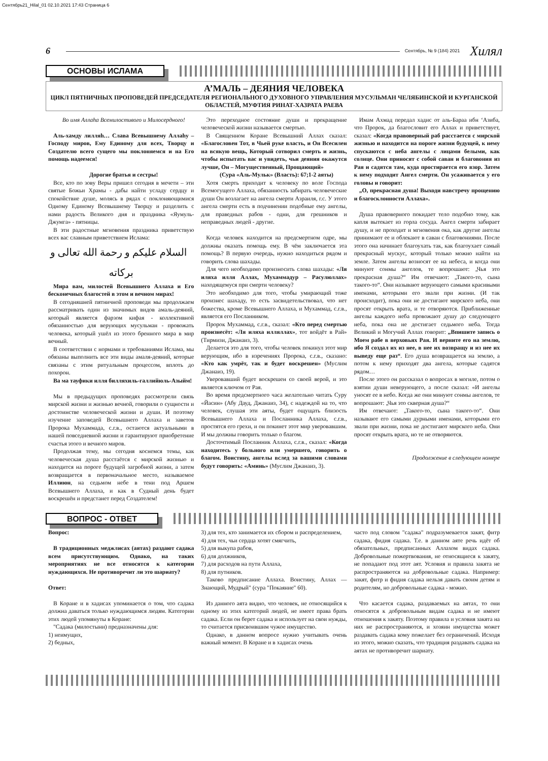Сентябрь21_Hilal_01 02.10.2021 17:43 Страница 6
6 Сентябрь, № 9 (184) 2021 Хилял
ОСНОВЫ ИСЛАМА
А’МАЛЬ – ДЕЯНИЯ ЧЕЛОВЕКА
ЦИКЛ ПЯТНИЧНЫХ ПРОПОВЕДЕЙ ПРЕДСЕДАТЕЛЯ РЕГИОНАЛЬНОГО ДУХОВНОГО УПРАВЛЕНИЯ МУСУЛЬМАН ЧЕЛЯБИНСКОЙ И КУРГАНСКОЙ ОБЛАСТЕЙ, МУФТИЯ РИНАТ-ХАЗРАТА РАЕВА
Во имя Аллаhа Всемилостивого и Милосердного!
Аль-хамду лилляh… Слава Всевышнему Аллаhу – Господу миров, Ему Единому для всех, Творцу и Создателю всего сущего мы поклоняемся и на Его помощь надеемся!
Дорогие братья и сестры!
Все, кто по зову Веры пришел сегодня в мечети – эти святые Божьи Храмы - дабы найти усладу сердцу и спокойствие душе, молясь в рядах с поклоняющимися Одному Единому Всевышнему Творцу и разделить с нами радость Великого дня и праздника «Яумуль-Джумга» - пятницы.
В эти радостные мгновения праздника приветствую всех вас славным приветствием Ислама:
السلام عليكم و رحمة الله تعالى و بركاته
Мира вам, милостей Всевышнего Аллаха и Его бесконечных благостей в этом и вечном мирах!
В сегодняшней пятничной проповеди мы продолжаем рассматривать один из значимых видов амаль-деяний, который является фарзом кифая - коллективной обязанностью для верующих мусульман - провожать человека, который ушёл из этого бренного мира в мир вечный.
В соответствии с нормами и требованиями Ислама, мы обязаны выполнить все эти виды амаля-деяний, которые связаны с этим ритуальным процессом, вплоть до похорон.
Ва ма тауфики илля билляхиль-галлийюль-Азыйм!
Мы в предыдущих проповедях рассмотрели связь мирской жизни и жизнью вечной, говорили о сущности и достоинстве человеческой жизни и души. И поэтому изучение заповедей Всевышнего Аллаха и заветов Пророка Мухаммада, с.г.в., остаются актуальными в нашей повседневной жизни и гарантируют приобретение счастья этого и вечного миров.
Продолжая тему, мы сегодня коснемся темы, как человеческая душа расстаётся с мирской жизнью и находится на пороге будущей загробной жизни, а затем возвращается в первоначальное место, называемое Иллиюн, на седьмом небе в тени под Аршем Всевышнего Аллаха, и как в Судный день будет воскрешён и предстанет перед Создателем!
Это переходное состояние души и прекращение человеческой жизни называется смертью.
В Священном Коране Всевышний Аллах сказал: «Благословен Тот, в Чьей руке власть, и Он Всесилен на всякую вещь, Который сотворил смерть и жизнь, чтобы испытать вас и увидеть, чьи деяния окажутся лучше, Он – Могущественный, Прощающий»
(Сура «Аль-Мульк» (Власть): 67;1-2 аяты)
Хотя смерть приходит к человеку по воле Господа Всемогущего Аллаха, обязанность забирать человеческие души Он возлагает на ангела смерти Азраиля, г.с. У этого ангела смерти есть в подчинении подобные ему ангелы, для праведных рабов - одни, для грешников и неправедных людей - другие.
Когда человек находится на предсмертном одре, мы должны оказать помощь ему. В чём заключается эта помощь? В первую очередь, нужно находиться рядом и говорить слова шахады.
Для чего необходимо произносить слова шахады: «Ля иляха илля Аллах, Мухаммадур – Расулюллах» находящемуся при смерти человеку?
Это необходимо для того, чтобы умирающий тоже произнес шахаду, то есть засвидетельствовал, что нет божества, кроме Всевышнего Аллаха, и Мухаммад, с.г.в., является его Посланником.
Пророк Мухаммад, с.г.в., сказал: «Кто перед смертью произнесёт: «Ля иляха илляллах», тот войдёт в Рай» (Тирмизи, Джанаиз, 3).
Делается это для того, чтобы человек покинул этот мир верующим, ибо в изречениях Пророка, с.г.в., сказано: «Кто как умрёт, так и будет воскрешен» (Муслим Джанаиз, 19).
Уверовавший будет воскрешен со своей верой, и это является ключом от Рая.
Во время предсмертного часа желательно читать Суру «Йасин» (Абу Дауд, Джанаиз, 34), с надеждой на то, что человек, слушая эти аяты, будет ощущать близость Всевышнего Аллаха и Посланника Аллаха, с.г.в., простятся его грехи, и он покинет этот мир уверовавшим. И мы должны говорить только о благом.
Досточтимый Посланник Аллаха, с.г.в., сказал: «Когда находитесь у больного или умершего, говорить о благом. Воистину, ангелы вслед за вашими словами будут говорить: «Аминь» (Муслим Джанаиз, 3).
Имам Ахмад передал хадис от аль-Бараа ибн ‘Азиба, что Пророк, да благословит его Аллах и приветствует, сказал: «Когда правоверный раб расстается с мирской жизнью и находится на пороге жизни будущей, к нему спускаются с неба ангелы с лицами белыми, как солнце. Они приносят с собой саван и благовония из Рая и садятся там, куда простирается его взор. Затем к нему подходит Ангел смерти. Он усаживается у его головы и говорит:
„О, прекрасная душа! Выходи навстречу прощению и благосклонности Аллаха».
Душа правоверного покидает тело подобно тому, как капля вытекает из горла сосуда. Ангел смерти забирает душу, и не проходит и мгновения ока, как другие ангелы принимают ее и облекают в саван с благовониями. После этого она начинает благоухать так, как благоухает самый прекрасный мускус, который только можно найти на земле. Затем ангелы возносят ее на небеса, и когда они минуют сонмы ангелов, те вопрошают: „Чья это прекрасная душа?“ Им отвечают: „Такого-то, сына такого-то“. Они называют верующего самыми красивыми именами, которыми его звали при жизни. (И так происходит), пока они не достигают мирского неба, они просят открыть врата, и те отворяются. Приближенные ангелы каждого неба провожают душу до следующего неба, пока она не достигает седьмого неба. Тогда Великий и Могучий Аллах говорит: „Впишите запись о Моем рабе в верховьях Рая. И верните его на землю, ибо Я создал их из нее, в нее их возвращу и из нее их выведу еще раз“. Его душа возвращается на землю, а потом к нему приходят два ангела, которые садятся рядом…
После этого он рассказал о вопросах в могиле, потом о взятии души неверующего, а после сказал: «И ангелы уносят ее в небо. Когда же они минуют сонмы ангелов, те вопрошают: „Чья это скверная душа?“
Им отвечают: „Такого-то, сына такого-то“. Они называют его самыми дурными именами, которыми его звали при жизни, пока не достигают мирского неба. Они просят открыть врата, но те не отворяются.
Продолжение в следующем номере
ВОПРОС - ОТВЕТ
Вопрос:
В традиционных меджлисах (аятах) раздают садака всем присутствующим. Однако, на таких мероприятиях не все относятся к категории нуждающихся. Не противоречит ли это шариату?
Ответ:
В Коране и в хадисах упоминается о том, что садака должна даваться только нуждающимся людям. Категории этих людей упомянуты в Коране:
"Садака (милостыни) предназначены для:
1) неимущих,
2) бедных,
3) для тех, кто занимается их сбором и распределением,
4) для тех, чьи сердца хотят смягчить,
5) для выкупа рабов,
6) для должников,
7) для расходов на пути Аллаха,
8) для путников.
Таково предписание Аллаха. Воистину, Аллах — Знающий, Мудрый" (сура "Покаяние" 60).
Из данного аята видно, что человек, не относящийся к одному из этих категорий людей, не имеет права брать садака. Если он берет садака и использует на свои нужды, то считается присвоившим чужое имущество.
Однако, в данном вопросе нужно учитывать очень важный момент. В Коране и в хадисах очень
часто под словом "садака" подразумевается закят, фитр садака, фидия садака. Т.е. в данном аяте речь идёт об обязательных, предписанных Аллахом видах садака. Добровольные пожертвования, не относящиеся к закяту, не попадают под этот аят. Условия и правила закята не распространяются на добровольные садака. Например: закят, фитр и фидия садака нельзя давать своим детям и родителям, но добровольные садака - можно.
Что касается садака, раздаваемых на аятах, то они относятся к добровольным видам садака и не имеют отношения к закяту. Поэтому правила и условия закята на них не распространяются, и хозяин имущества может раздавать садака кому пожелает без ограничений. Исходя из этого, можно сказать, что традиция раздавать садака на аятах не противоречит шариату.